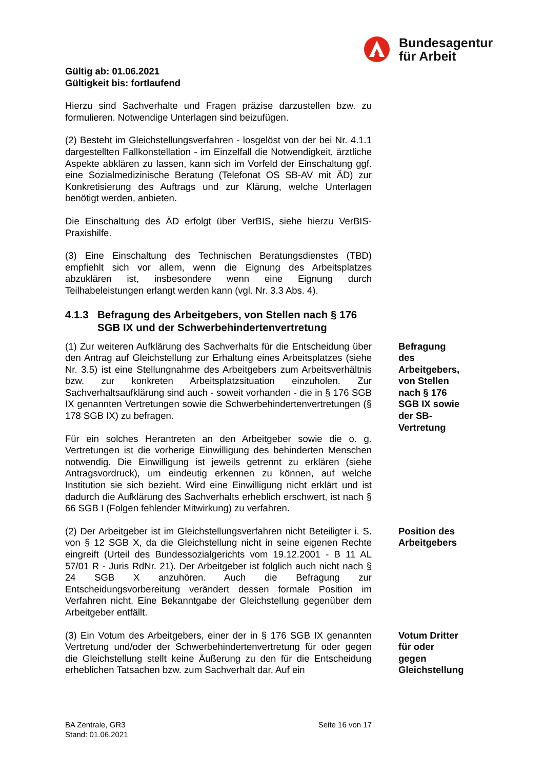Bundesagentur
für Arbeit
Gültig ab: 01.06.2021
Gültigkeit bis: fortlaufend
Hierzu sind Sachverhalte und Fragen präzise darzustellen bzw. zu formulieren. Notwendige Unterlagen sind beizufügen.
(2) Besteht im Gleichstellungsverfahren - losgelöst von der bei Nr. 4.1.1 dargestellten Fallkonstellation - im Einzelfall die Notwendigkeit, ärztliche Aspekte abklären zu lassen, kann sich im Vorfeld der Einschaltung ggf. eine Sozialmedizinische Beratung (Telefonat OS SB-AV mit ÄD) zur Konkretisierung des Auftrags und zur Klärung, welche Unterlagen benötigt werden, anbieten.
Die Einschaltung des ÄD erfolgt über VerBIS, siehe hierzu VerBIS-Praxishilfe.
(3) Eine Einschaltung des Technischen Beratungsdienstes (TBD) empfiehlt sich vor allem, wenn die Eignung des Arbeitsplatzes abzuklären ist, insbesondere wenn eine Eignung durch Teilhabeleistungen erlangt werden kann (vgl. Nr. 3.3 Abs. 4).
4.1.3 Befragung des Arbeitgebers, von Stellen nach § 176 SGB IX und der Schwerbehindertenvertretung
(1) Zur weiteren Aufklärung des Sachverhalts für die Entscheidung über den Antrag auf Gleichstellung zur Erhaltung eines Arbeitsplatzes (siehe Nr. 3.5) ist eine Stellungnahme des Arbeitgebers zum Arbeitsverhältnis bzw. zur konkreten Arbeitsplatzsituation einzuholen. Zur Sachverhaltsaufklärung sind auch - soweit vorhanden - die in § 176 SGB IX genannten Vertretungen sowie die Schwerbehindertenvertretungen (§ 178 SGB IX) zu befragen.
Für ein solches Herantreten an den Arbeitgeber sowie die o. g. Vertretungen ist die vorherige Einwilligung des behinderten Menschen notwendig. Die Einwilligung ist jeweils getrennt zu erklären (siehe Antragsvordruck), um eindeutig erkennen zu können, auf welche Institution sie sich bezieht. Wird eine Einwilligung nicht erklärt und ist dadurch die Aufklärung des Sachverhalts erheblich erschwert, ist nach § 66 SGB I (Folgen fehlender Mitwirkung) zu verfahren.
Befragung des Arbeitgebers, von Stellen nach § 176 SGB IX sowie der SB-Vertretung
(2) Der Arbeitgeber ist im Gleichstellungsverfahren nicht Beteiligter i. S. von § 12 SGB X, da die Gleichstellung nicht in seine eigenen Rechte eingreift (Urteil des Bundessozialgerichts vom 19.12.2001 - B 11 AL 57/01 R - Juris RdNr. 21). Der Arbeitgeber ist folglich auch nicht nach § 24 SGB X anzuhören. Auch die Befragung zur Entscheidungsvorbereitung verändert dessen formale Position im Verfahren nicht. Eine Bekanntgabe der Gleichstellung gegenüber dem Arbeitgeber entfällt.
Position des Arbeitgebers
(3) Ein Votum des Arbeitgebers, einer der in § 176 SGB IX genannten Vertretung und/oder der Schwerbehindertenvertretung für oder gegen die Gleichstellung stellt keine Äußerung zu den für die Entscheidung erheblichen Tatsachen bzw. zum Sachverhalt dar. Auf ein
Votum Dritter für oder gegen Gleichstellung
BA Zentrale, GR3
Stand: 01.06.2021
Seite 16 von 17